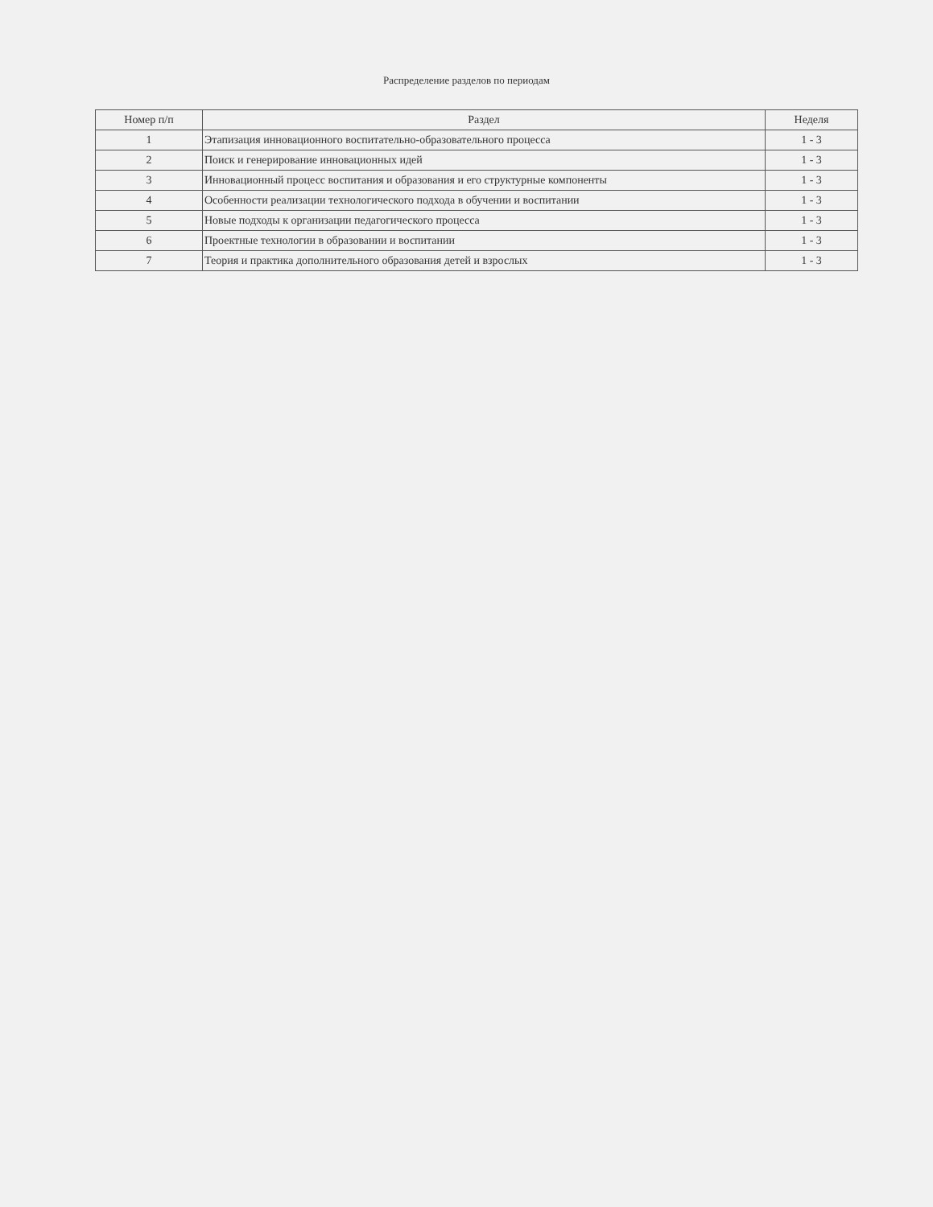Распределение разделов по периодам
| Номер п/п | Раздел | Неделя |
| --- | --- | --- |
| 1 | Этапизация инновационного воспитательно-образовательного процесса | 1 - 3 |
| 2 | Поиск и генерирование инновационных идей | 1 - 3 |
| 3 | Инновационный процесс воспитания и образования и его структурные компоненты | 1 - 3 |
| 4 | Особенности реализации технологического подхода в обучении и воспитании | 1 - 3 |
| 5 | Новые подходы к организации педагогического процесса | 1 - 3 |
| 6 | Проектные технологии в образовании и воспитании | 1 - 3 |
| 7 | Теория и практика дополнительного образования детей и взрослых | 1 - 3 |